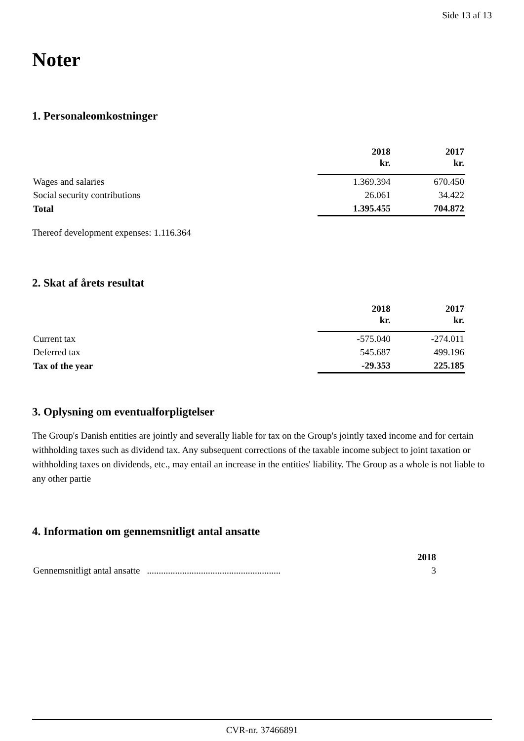Side 13 af 13
Noter
1. Personaleomkostninger
| | 2018 kr. | 2017 kr. |
| --- | --- | --- |
| Wages and salaries | 1.369.394 | 670.450 |
| Social security contributions | 26.061 | 34.422 |
| Total | 1.395.455 | 704.872 |
Thereof development expenses: 1.116.364
2. Skat af årets resultat
| | 2018 kr. | 2017 kr. |
| --- | --- | --- |
| Current tax | -575.040 | -274.011 |
| Deferred tax | 545.687 | 499.196 |
| Tax of the year | -29.353 | 225.185 |
3. Oplysning om eventualforpligtelser
The Group's Danish entities are jointly and severally liable for tax on the Group's jointly taxed income and for certain withholding taxes such as dividend tax. Any subsequent corrections of the taxable income subject to joint taxation or withholding taxes on dividends, etc., may entail an increase in the entities' liability. The Group as a whole is not liable to any other partie
4. Information om gennemsnitligt antal ansatte
| | 2018 |
| --- | --- |
| Gennemsnitligt antal ansatte ......................................................... | 3 |
CVR-nr. 37466891